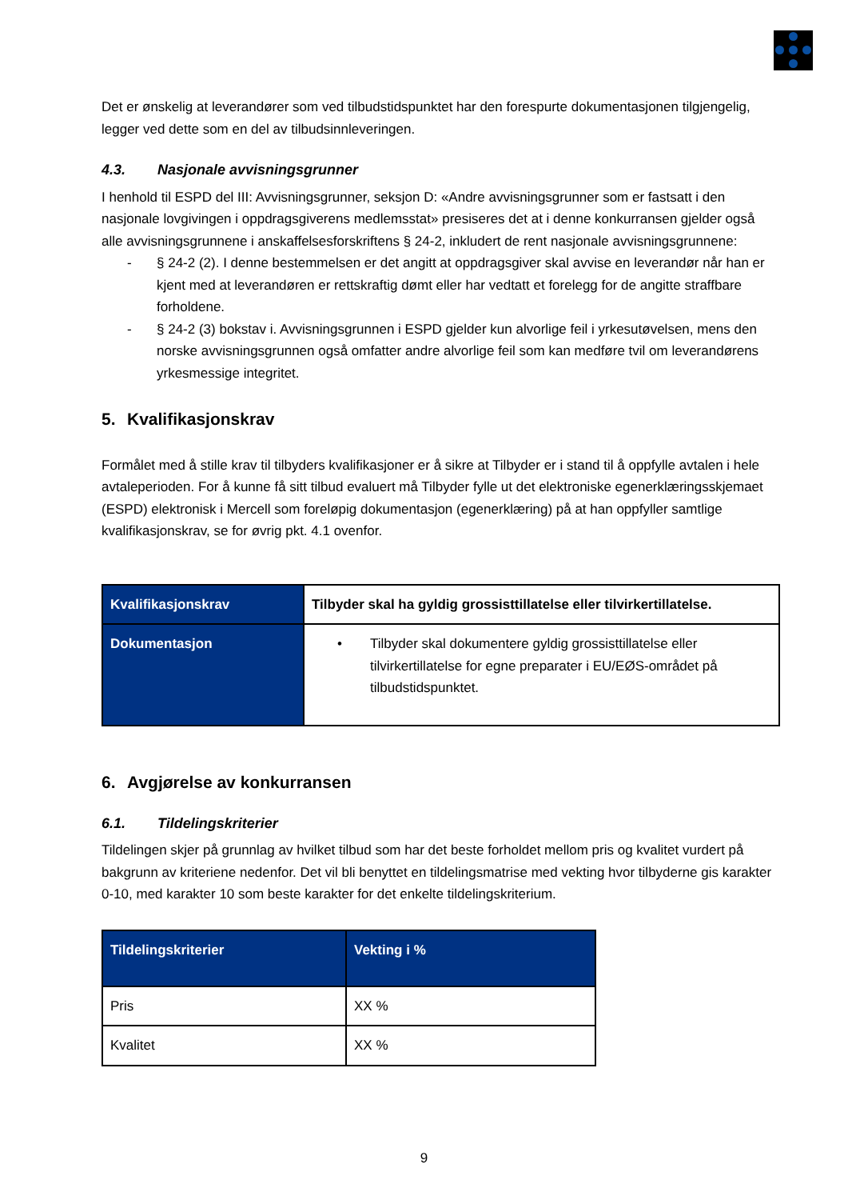Det er ønskelig at leverandører som ved tilbudstidspunktet har den forespurte dokumentasjonen tilgjengelig, legger ved dette som en del av tilbudsinnleveringen.
4.3. Nasjonale avvisningsgrunner
I henhold til ESPD del III: Avvisningsgrunner, seksjon D: «Andre avvisningsgrunner som er fastsatt i den nasjonale lovgivingen i oppdragsgiverens medlemsstat» presiseres det at i denne konkurransen gjelder også alle avvisningsgrunnene i anskaffelsesforskriftens § 24-2, inkludert de rent nasjonale avvisningsgrunnene:
- § 24-2 (2). I denne bestemmelsen er det angitt at oppdragsgiver skal avvise en leverandør når han er kjent med at leverandøren er rettskraftig dømt eller har vedtatt et forelegg for de angitte straffbare forholdene.
- § 24-2 (3) bokstav i. Avvisningsgrunnen i ESPD gjelder kun alvorlige feil i yrkesutøvelsen, mens den norske avvisningsgrunnen også omfatter andre alvorlige feil som kan medføre tvil om leverandørens yrkesmessige integritet.
5. Kvalifikasjonskrav
Formålet med å stille krav til tilbyders kvalifikasjoner er å sikre at Tilbyder er i stand til å oppfylle avtalen i hele avtaleperioden. For å kunne få sitt tilbud evaluert må Tilbyder fylle ut det elektroniske egenerklæringsskjemaet (ESPD) elektronisk i Mercell som foreløpig dokumentasjon (egenerklæring) på at han oppfyller samtlige kvalifikasjonskrav, se for øvrig pkt. 4.1 ovenfor.
| Kvalifikasjonskrav | Tilbyder skal ha gyldig grossisttillatelse eller tilvirkertillatelse. |
| Dokumentasjon | • Tilbyder skal dokumentere gyldig grossisttillatelse eller tilvirkertillatelse for egne preparater i EU/EØS-området på tilbudstidspunktet. |
6. Avgjørelse av konkurransen
6.1. Tildelingskriterier
Tildelingen skjer på grunnlag av hvilket tilbud som har det beste forholdet mellom pris og kvalitet vurdert på bakgrunn av kriteriene nedenfor. Det vil bli benyttet en tildelingsmatrise med vekting hvor tilbyderne gis karakter 0-10, med karakter 10 som beste karakter for det enkelte tildelingskriterium.
| Tildelingskriterier | Vekting i % |
| --- | --- |
| Pris | XX % |
| Kvalitet | XX % |
9